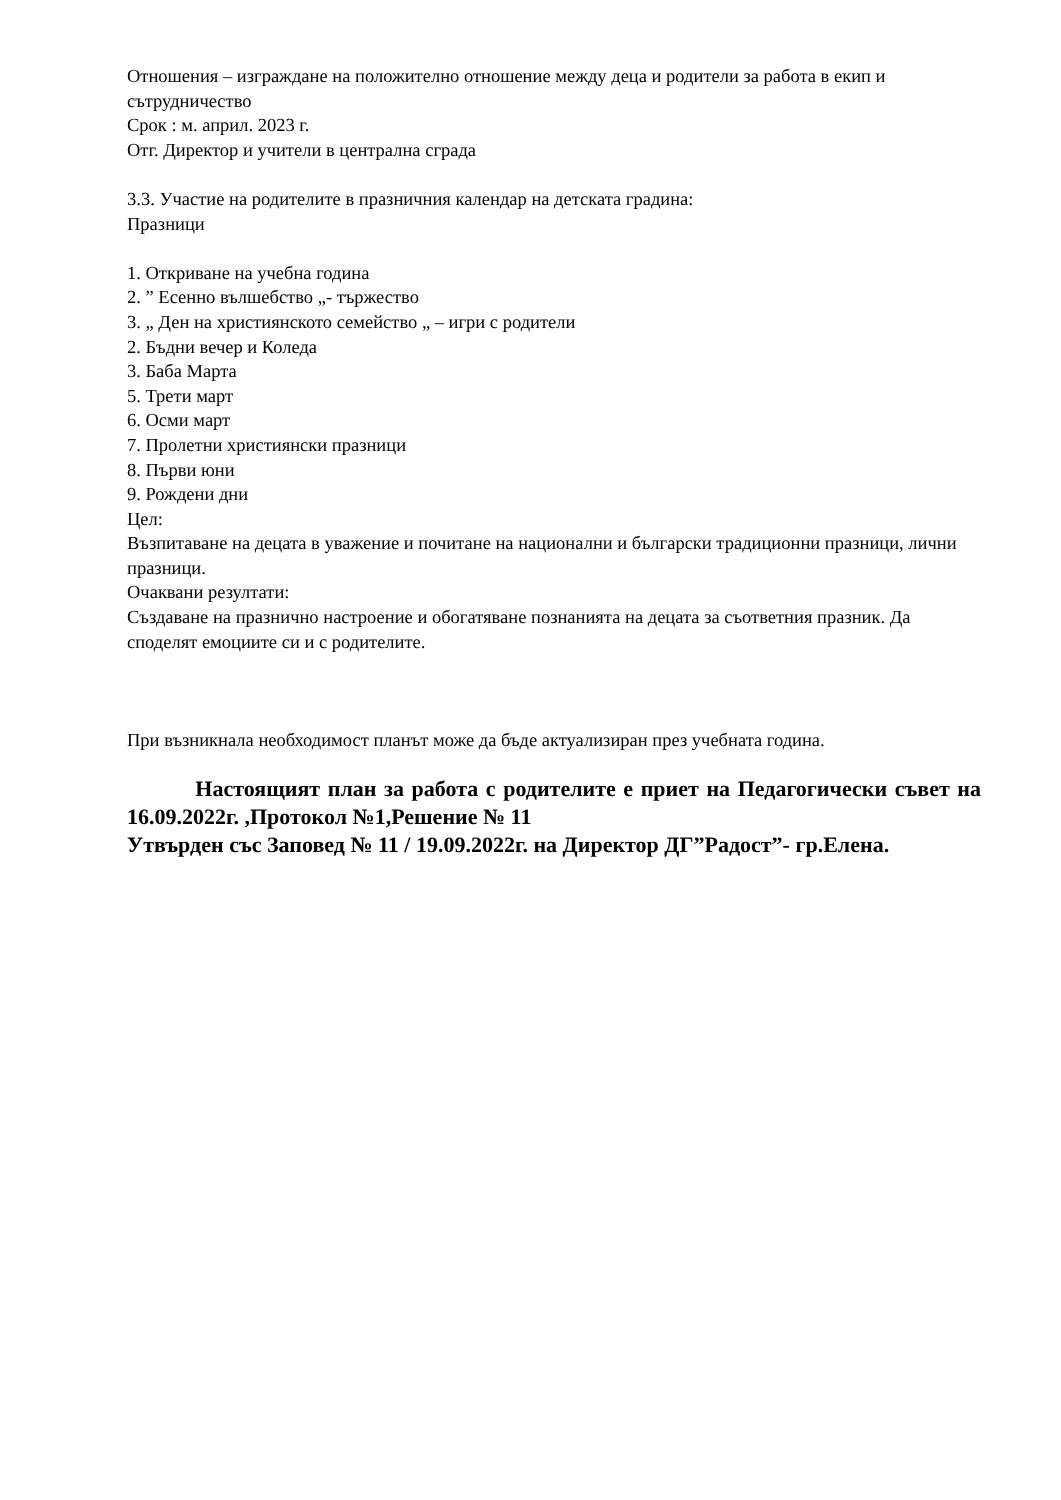Отношения – изграждане на положително отношение между деца и родители за работа в екип и сътрудничество
Срок : м. април. 2023 г.
Отг. Директор и учители в централна сграда
3.3. Участие на родителите в празничния календар на детската градина:
Празници
1. Откриване на учебна година
2. ” Есенно вълшебство „- тържество
3. „ Ден на християнското семейство „ – игри с родители
2. Бъдни вечер и Коледа
3. Баба Марта
5. Трети март
6. Осми март
7. Пролетни християнски празници
8. Първи юни
9. Рождени дни
Цел:
Възпитаване на децата в уважение и почитане на национални и български традиционни празници, лични празници.
Очаквани резултати:
Създаване на празнично настроение и обогатяване познанията на децата за съответния празник. Да споделят емоциите си и с родителите.
При възникнала необходимост планът може да бъде актуализиран през учебната година.
Настоящият план за работа с родителите е приет на Педагогически съвет на 16.09.2022г. ,Протокол №1,Решение № 11
Утвърден със Заповед № 11 / 19.09.2022г. на Директор ДГ”Радост”- гр.Елена.